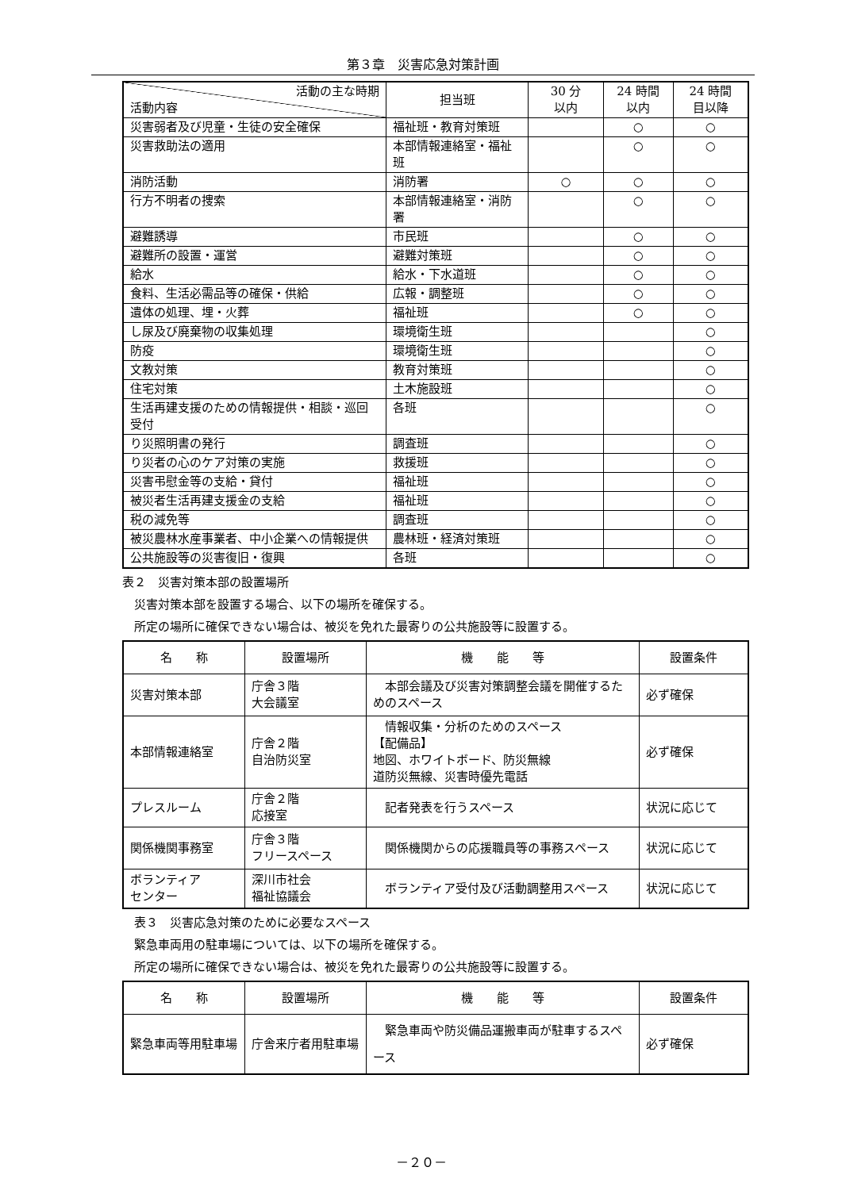第３章　災害応急対策計画
| 活動の主な時期 活動内容 | 担当班 | 30 分 以内 | 24 時間 以内 | 24 時間 目以降 |
| --- | --- | --- | --- | --- |
| 災害弱者及び児童・生徒の安全確保 | 福祉班・教育対策班 | | ○ | ○ |
| 災害救助法の適用 | 本部情報連絡室・福祉班 | | ○ | ○ |
| 消防活動 | 消防署 | ○ | ○ | ○ |
| 行方不明者の捜索 | 本部情報連絡室・消防署 | | ○ | ○ |
| 避難誘導 | 市民班 | | ○ | ○ |
| 避難所の設置・運営 | 避難対策班 | | ○ | ○ |
| 給水 | 給水・下水道班 | | ○ | ○ |
| 食料、生活必需品等の確保・供給 | 広報・調整班 | | ○ | ○ |
| 遺体の処理、埋・火葬 | 福祉班 | | ○ | ○ |
| し尿及び廃棄物の収集処理 | 環境衛生班 | | | ○ |
| 防疫 | 環境衛生班 | | | ○ |
| 文教対策 | 教育対策班 | | | ○ |
| 住宅対策 | 土木施設班 | | | ○ |
| 生活再建支援のための情報提供・相談・巡回受付 | 各班 | | | ○ |
| り災照明書の発行 | 調査班 | | | ○ |
| り災者の心のケア対策の実施 | 救援班 | | | ○ |
| 災害弔慰金等の支給・貸付 | 福祉班 | | | ○ |
| 被災者生活再建支援金の支給 | 福祉班 | | | ○ |
| 税の減免等 | 調査班 | | | ○ |
| 被災農林水産事業者、中小企業への情報提供 | 農林班・経済対策班 | | | ○ |
| 公共施設等の災害復旧・復興 | 各班 | | | ○ |
表２　災害対策本部の設置場所
　災害対策本部を設置する場合、以下の場所を確保する。
　所定の場所に確保できない場合は、被災を免れた最寄りの公共施設等に設置する。
| 名 称 | 設置場所 | 機 能 等 | 設置条件 |
| --- | --- | --- | --- |
| 災害対策本部 | 庁舎３階 大会議室 | 本部会議及び災害対策調整会議を開催するためのスペース | 必ず確保 |
| 本部情報連絡室 | 庁舎２階 自治防災室 | 情報収集・分析のためのスペース 【配備品】 地図、ホワイトボード、防災無線 道防災無線、災害時優先電話 | 必ず確保 |
| プレスルーム | 庁舎２階 応接室 | 記者発表を行うスペース | 状況に応じて |
| 関係機関事務室 | 庁舎３階 フリースペース | 関係機関からの応援職員等の事務スペース | 状況に応じて |
| ボランティア センター | 深川市社会 福祉協議会 | ボランティア受付及び活動調整用スペース | 状況に応じて |
　表３　災害応急対策のために必要なスペース
　緊急車両用の駐車場については、以下の場所を確保する。
　所定の場所に確保できない場合は、被災を免れた最寄りの公共施設等に設置する。
| 名 称 | 設置場所 | 機 能 等 | 設置条件 |
| --- | --- | --- | --- |
| 緊急車両等用駐車場 | 庁舎来庁者用駐車場 | 緊急車両や防災備品運搬車両が駐車するスペース | 必ず確保 |
－２０－